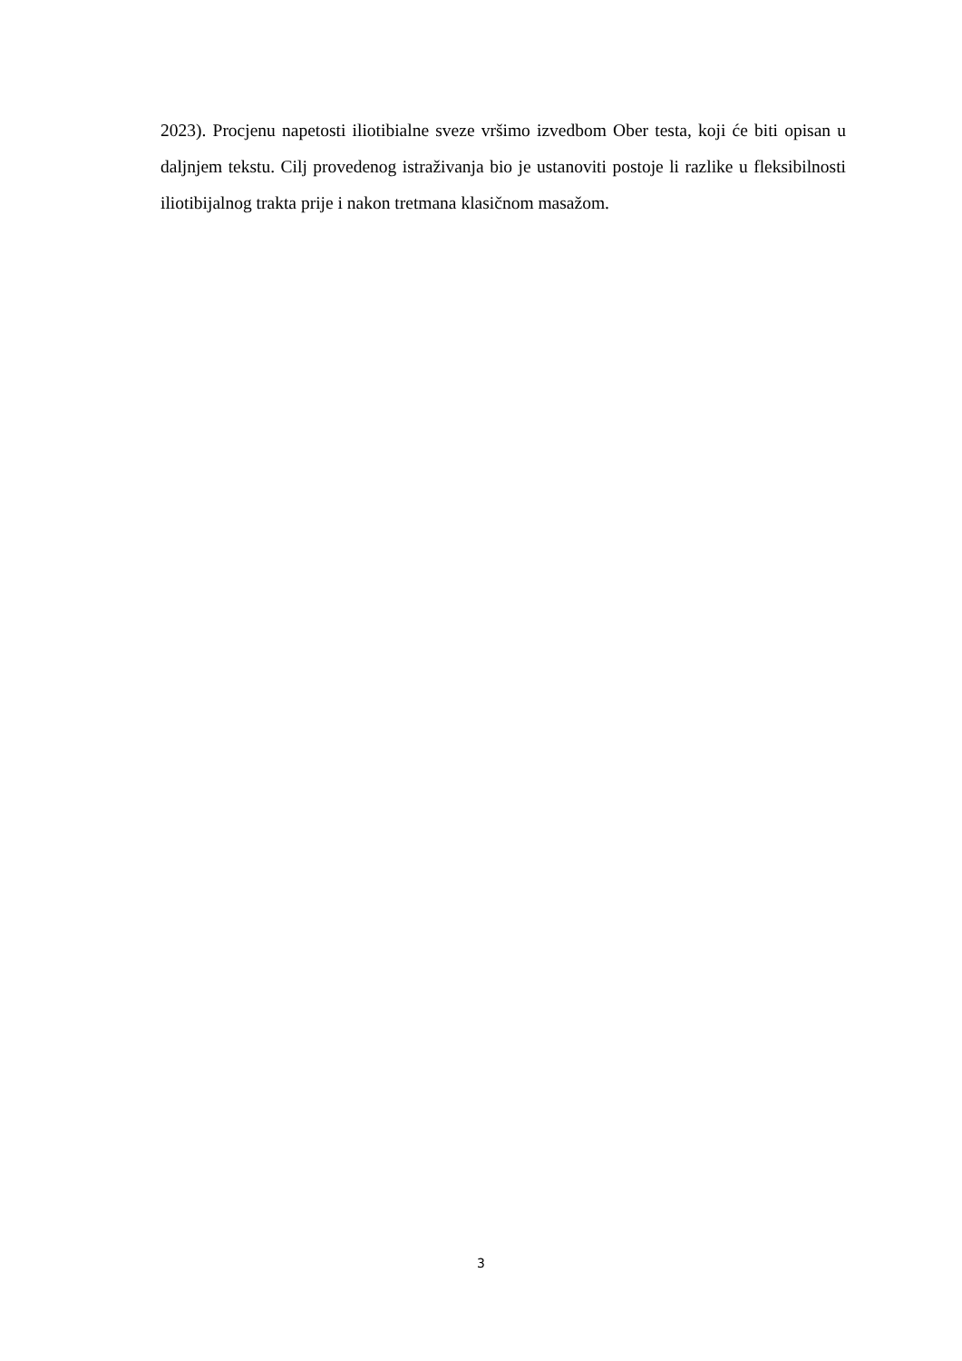2023). Procjenu napetosti iliotibialne sveze vršimo izvedbom Ober testa, koji će biti opisan u daljnjem tekstu. Cilj provedenog istraživanja bio je ustanoviti postoje li razlike u fleksibilnosti iliotibijalnog trakta prije i nakon tretmana klasičnom masažom.
3